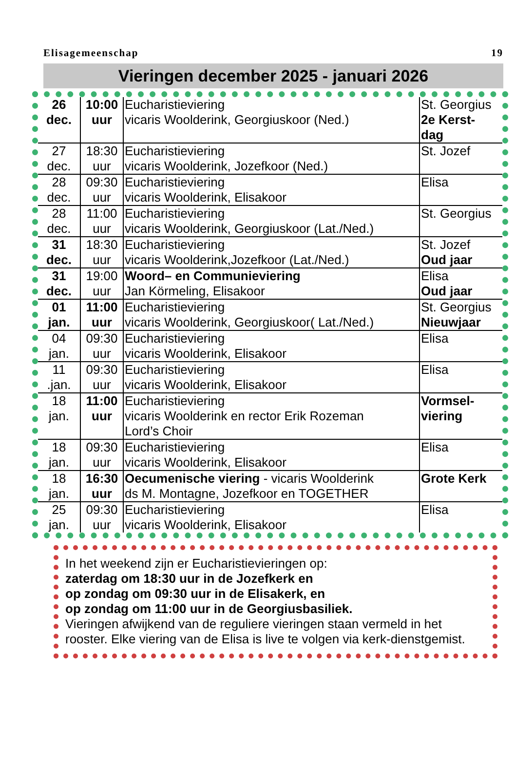Elisagemeenschap 19
Vieringen december 2025 - januari 2026
| 26 dec. | 10:00 uur | Eucharistieviering vicaris Woolderink, Georgiuskoor (Ned.) | St. Georgius 2e Kerst- dag |
| 27 dec. | 18:30 uur | Eucharistieviering vicaris Woolderink, Jozefkoor (Ned.) | St. Jozef |
| 28 dec. | 09:30 uur | Eucharistieviering vicaris Woolderink, Elisakoor | Elisa |
| 28 dec. | 11:00 uur | Eucharistieviering vicaris Woolderink, Georgiuskoor (Lat./Ned.) | St. Georgius |
| 31 dec. | 18:30 uur | Eucharistieviering vicaris Woolderink,Jozefkoor (Lat./Ned.) | St. Jozef Oud jaar |
| 31 dec. | 19:00 uur | Woord– en Communieviering Jan Körmeling, Elisakoor | Elisa Oud jaar |
| 01 jan. | 11:00 uur | Eucharistieviering vicaris Woolderink, Georgiuskoor( Lat./Ned.) | St. Georgius Nieuwjaar |
| 04 jan. | 09:30 uur | Eucharistieviering vicaris Woolderink, Elisakoor | Elisa |
| 11 .jan. | 09:30 uur | Eucharistieviering vicaris Woolderink, Elisakoor | Elisa |
| 18 jan. | 11:00 uur | Eucharistieviering vicaris Woolderink en rector Erik Rozeman Lord’s Choir | Vormsel- viering |
| 18 jan. | 09:30 uur | Eucharistieviering vicaris Woolderink, Elisakoor | Elisa |
| 18 jan. | 16:30 uur | Oecumenische viering - vicaris Woolderink ds M. Montagne, Jozefkoor en TOGETHER | Grote Kerk |
| 25 jan. | 09:30 uur | Eucharistieviering vicaris Woolderink, Elisakoor | Elisa |
In het weekend zijn er Eucharistievieringen op:
zaterdag om 18:30 uur in de Jozefkerk en
op zondag om 09:30 uur in de Elisakerk, en
op zondag om 11:00 uur in de Georgiusbasiliek.
Vieringen afwijkend van de reguliere vieringen staan vermeld in het rooster. Elke viering van de Elisa is live te volgen via kerk-dienstgemist.